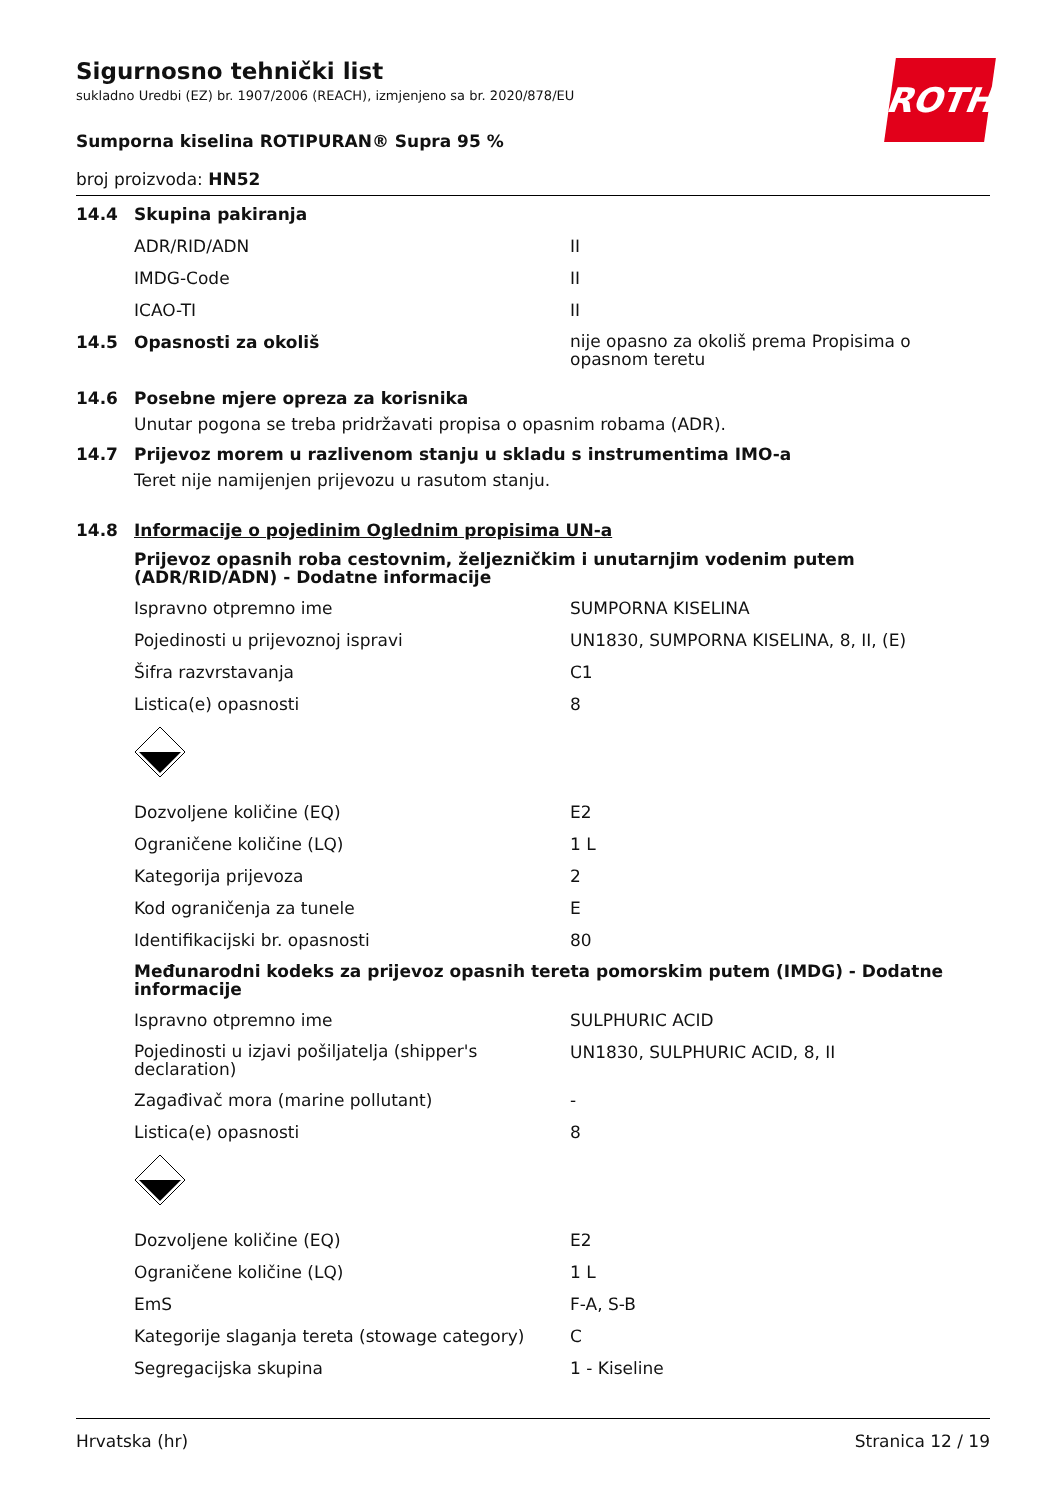ROTH
Sigurnosno tehnički list
sukladno Uredbi (EZ) br. 1907/2006 (REACH), izmjenjeno sa br. 2020/878/EU
Sumporna kiselina ROTIPURAN® Supra 95 %
broj proizvoda: HN52
14.4 Skupina pakiranja
ADR/RID/ADN II
IMDG-Code II
ICAO-TI II
14.5 Opasnosti za okoliš nije opasno za okoliš prema Propisima o opasnom teretu
14.6 Posebne mjere opreza za korisnika
Unutar pogona se treba pridržavati propisa o opasnim robama (ADR).
14.7 Prijevoz morem u razlivenom stanju u skladu s instrumentima IMO-a
Teret nije namijenjen prijevozu u rasutom stanju.
14.8 Informacije o pojedinim Oglednim propisima UN-a
Prijevoz opasnih roba cestovnim, željezničkim i unutarnjim vodenim putem (ADR/RID/ADN) - Dodatne informacije
Ispravno otpremno ime SUMPORNA KISELINA
Pojedinosti u prijevoznoj ispravi UN1830, SUMPORNA KISELINA, 8, II, (E)
Šifra razvrstavanja C1
Listica(e) opasnosti 8
Dozvoljene količine (EQ) E2
Ograničene količine (LQ) 1 L
Kategorija prijevoza 2
Kod ograničenja za tunele E
Identifikacijski br. opasnosti 80
Međunarodni kodeks za prijevoz opasnih tereta pomorskim putem (IMDG) - Dodatne informacije
Ispravno otpremno ime SULPHURIC ACID
Pojedinosti u izjavi pošiljatelja (shipper's declaration) UN1830, SULPHURIC ACID, 8, II
Zagađivač mora (marine pollutant) -
Listica(e) opasnosti 8
Dozvoljene količine (EQ) E2
Ograničene količine (LQ) 1 L
EmS F-A, S-B
Kategorije slaganja tereta (stowage category) C
Segregacijska skupina 1 - Kiseline
Hrvatska (hr) Stranica 12 / 19